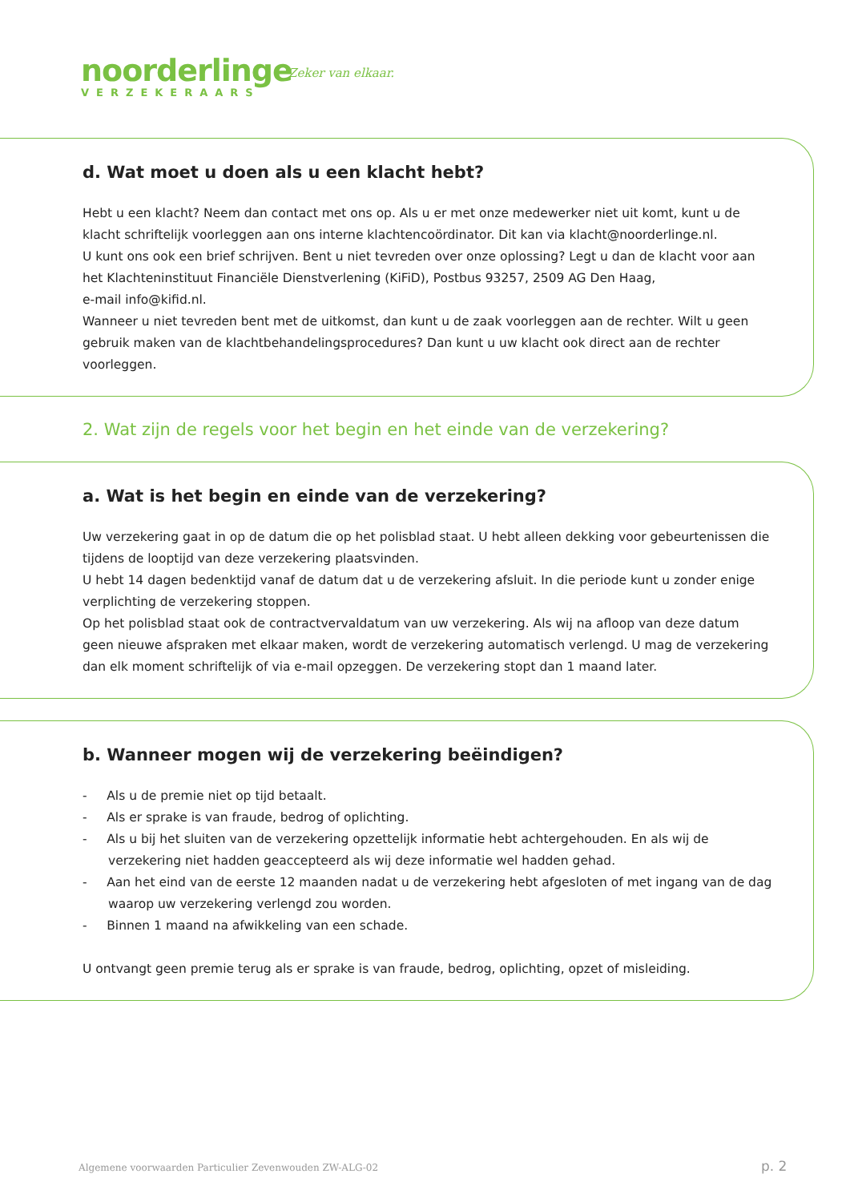noorderlinge
VERZEKERAARS
Zeker van elkaar.
d. Wat moet u doen als u een klacht hebt?
Hebt u een klacht? Neem dan contact met ons op. Als u er met onze medewerker niet uit komt, kunt u de klacht schriftelijk voorleggen aan ons interne klachtencoördinator. Dit kan via klacht@noorderlinge.nl.
U kunt ons ook een brief schrijven. Bent u niet tevreden over onze oplossing? Legt u dan de klacht voor aan het Klachteninstituut Financiële Dienstverlening (KiFiD), Postbus 93257, 2509 AG Den Haag,
e-mail info@kifid.nl.
Wanneer u niet tevreden bent met de uitkomst, dan kunt u de zaak voorleggen aan de rechter. Wilt u geen gebruik maken van de klachtbehandelingsprocedures? Dan kunt u uw klacht ook direct aan de rechter voorleggen.
2. Wat zijn de regels voor het begin en het einde van de verzekering?
a. Wat is het begin en einde van de verzekering?
Uw verzekering gaat in op de datum die op het polisblad staat. U hebt alleen dekking voor gebeurtenissen die tijdens de looptijd van deze verzekering plaatsvinden.
U hebt 14 dagen bedenktijd vanaf de datum dat u de verzekering afsluit. In die periode kunt u zonder enige verplichting de verzekering stoppen.
Op het polisblad staat ook de contractvervaldatum van uw verzekering. Als wij na afloop van deze datum geen nieuwe afspraken met elkaar maken, wordt de verzekering automatisch verlengd. U mag de verzekering dan elk moment schriftelijk of via e-mail opzeggen. De verzekering stopt dan 1 maand later.
b. Wanneer mogen wij de verzekering beëindigen?
- Als u de premie niet op tijd betaalt.
- Als er sprake is van fraude, bedrog of oplichting.
- Als u bij het sluiten van de verzekering opzettelijk informatie hebt achtergehouden. En als wij de verzekering niet hadden geaccepteerd als wij deze informatie wel hadden gehad.
- Aan het eind van de eerste 12 maanden nadat u de verzekering hebt afgesloten of met ingang van de dag waarop uw verzekering verlengd zou worden.
- Binnen 1 maand na afwikkeling van een schade.
U ontvangt geen premie terug als er sprake is van fraude, bedrog, oplichting, opzet of misleiding.
Algemene voorwaarden Particulier Zevenwouden ZW-ALG-02
p. 2